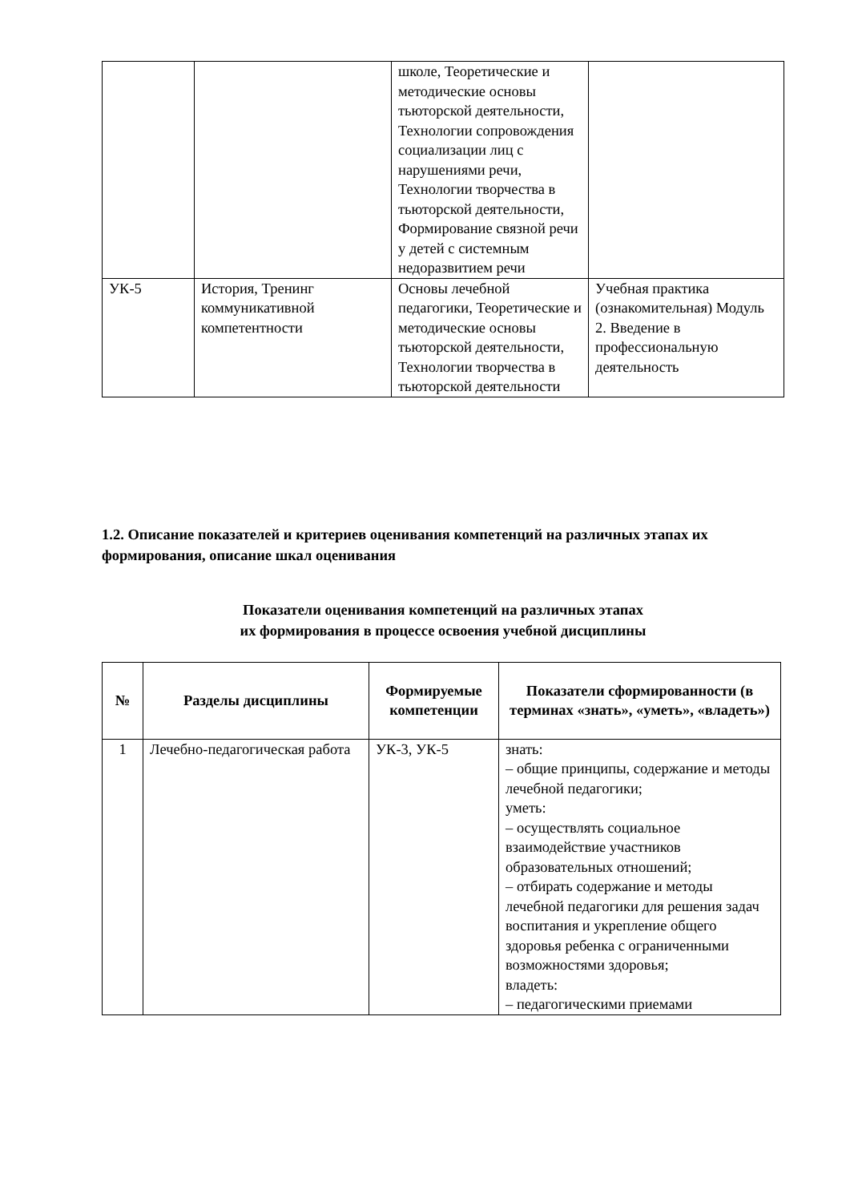| | | школе, Теоретические и методические основы тьюторской деятельности, Технологии сопровождения социализации лиц с нарушениями речи, Технологии творчества в тьюторской деятельности, Формирование связной речи у детей с системным недоразвитием речи | |
| УК-5 | История, Тренинг коммуникативной компетентности | Основы лечебной педагогики, Теоретические и методические основы тьюторской деятельности, Технологии творчества в тьюторской деятельности | Учебная практика (ознакомительная) Модуль 2. Введение в профессиональную деятельность |
1.2. Описание показателей и критериев оценивания компетенций на различных этапах их формирования, описание шкал оценивания
Показатели оценивания компетенций на различных этапах
их формирования в процессе освоения учебной дисциплины
| № | Разделы дисциплины | Формируемые компетенции | Показатели сформированности (в терминах «знать», «уметь», «владеть») |
| --- | --- | --- | --- |
| 1 | Лечебно-педагогическая работа | УК-3, УК-5 | знать: – общие принципы, содержание и методы лечебной педагогики; уметь: – осуществлять социальное взаимодействие участников образовательных отношений; – отбирать содержание и методы лечебной педагогики для решения задач воспитания и укрепление общего здоровья ребенка с ограниченными возможностями здоровья; владеть: – педагогическими приемами |